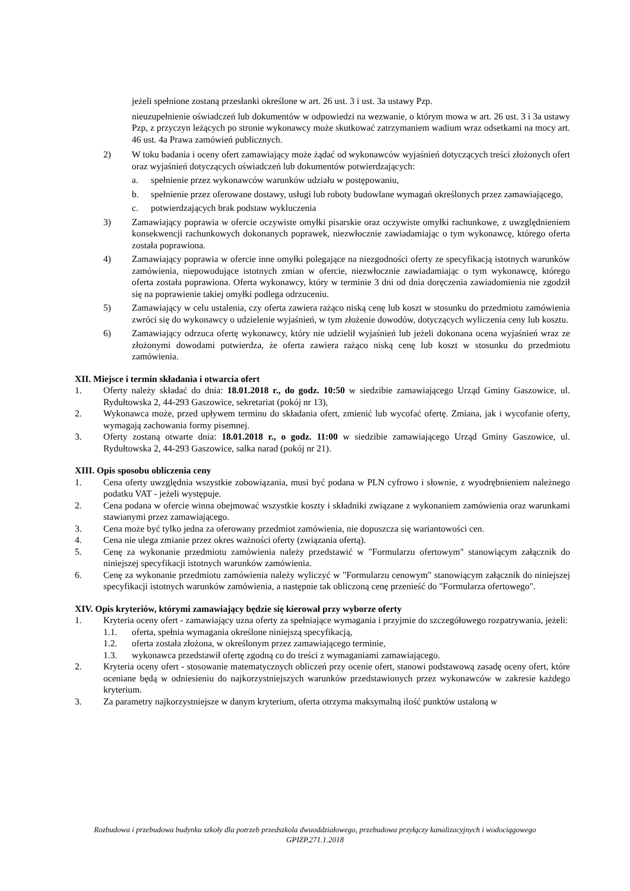jeżeli spełnione zostaną przesłanki określone w art. 26 ust. 3 i ust. 3a ustawy Pzp.
nieuzupełnienie oświadczeń lub dokumentów w odpowiedzi na wezwanie, o którym mowa w art. 26 ust. 3 i 3a ustawy Pzp, z przyczyn leżących po stronie wykonawcy może skutkować zatrzymaniem wadium wraz odsetkami na mocy art. 46 ust. 4a Prawa zamówień publicznych.
2) W toku badania i oceny ofert zamawiający może żądać od wykonawców wyjaśnień dotyczących treści złożonych ofert oraz wyjaśnień dotyczących oświadczeń lub dokumentów potwierdzających:
a. spełnienie przez wykonawców warunków udziału w postępowaniu,
b. spełnienie przez oferowane dostawy, usługi lub roboty budowlane wymagań określonych przez zamawiającego,
c. potwierdzających brak podstaw wykluczenia
3) Zamawiający poprawia w ofercie oczywiste omyłki pisarskie oraz oczywiste omyłki rachunkowe, z uwzględnieniem konsekwencji rachunkowych dokonanych poprawek, niezwłocznie zawiadamiając o tym wykonawcę, którego oferta została poprawiona.
4) Zamawiający poprawia w ofercie inne omyłki polegające na niezgodności oferty ze specyfikacją istotnych warunków zamówienia, niepowodujące istotnych zmian w ofercie, niezwłocznie zawiadamiając o tym wykonawcę, którego oferta została poprawiona. Oferta wykonawcy, który w terminie 3 dni od dnia doręczenia zawiadomienia nie zgodził się na poprawienie takiej omyłki podlega odrzuceniu.
5) Zamawiający w celu ustalenia, czy oferta zawiera rażąco niską cenę lub koszt w stosunku do przedmiotu zamówienia zwróci się do wykonawcy o udzielenie wyjaśnień, w tym złożenie dowodów, dotyczących wyliczenia ceny lub kosztu.
6) Zamawiający odrzuca ofertę wykonawcy, który nie udzielił wyjaśnień lub jeżeli dokonana ocena wyjaśnień wraz ze złożonymi dowodami potwierdza, że oferta zawiera rażąco niską cenę lub koszt w stosunku do przedmiotu zamówienia.
XII. Miejsce i termin składania i otwarcia ofert
1. Oferty należy składać do dnia: 18.01.2018 r., do godz. 10:50 w siedzibie zamawiającego Urząd Gminy Gaszowice, ul. Rydułtowska 2, 44-293 Gaszowice, sekretariat (pokój nr 13),
2. Wykonawca może, przed upływem terminu do składania ofert, zmienić lub wycofać ofertę. Zmiana, jak i wycofanie oferty, wymagają zachowania formy pisemnej.
3. Oferty zostaną otwarte dnia: 18.01.2018 r., o godz. 11:00 w siedzibie zamawiającego Urząd Gminy Gaszowice, ul. Rydułtowska 2, 44-293 Gaszowice, salka narad (pokój nr 21).
XIII. Opis sposobu obliczenia ceny
1. Cena oferty uwzględnia wszystkie zobowiązania, musi być podana w PLN cyfrowo i słownie, z wyodrębnieniem należnego podatku VAT - jeżeli występuje.
2. Cena podana w ofercie winna obejmować wszystkie koszty i składniki związane z wykonaniem zamówienia oraz warunkami stawianymi przez zamawiającego.
3. Cena może być tylko jedna za oferowany przedmiot zamówienia, nie dopuszcza się wariantowości cen.
4. Cena nie ulega zmianie przez okres ważności oferty (związania ofertą).
5. Cenę za wykonanie przedmiotu zamówienia należy przedstawić w "Formularzu ofertowym" stanowiącym załącznik do niniejszej specyfikacji istotnych warunków zamówienia.
6. Cenę za wykonanie przedmiotu zamówienia należy wyliczyć w "Formularzu cenowym" stanowiącym załącznik do niniejszej specyfikacji istotnych warunków zamówienia, a następnie tak obliczoną cenę przenieść do "Formularza ofertowego".
XIV. Opis kryteriów, którymi zamawiający będzie się kierował przy wyborze oferty
1. Kryteria oceny ofert - zamawiający uzna oferty za spełniające wymagania i przyjmie do szczegółowego rozpatrywania, jeżeli:
1.1. oferta, spełnia wymagania określone niniejszą specyfikacją,
1.2. oferta została złożona, w określonym przez zamawiającego terminie,
1.3. wykonawca przedstawił ofertę zgodną co do treści z wymaganiami zamawiającego.
2. Kryteria oceny ofert - stosowanie matematycznych obliczeń przy ocenie ofert, stanowi podstawową zasadę oceny ofert, które oceniane będą w odniesieniu do najkorzystniejszych warunków przedstawionych przez wykonawców w zakresie każdego kryterium.
3. Za parametry najkorzystniejsze w danym kryterium, oferta otrzyma maksymalną ilość punktów ustaloną w
Rozbudowa i przebudowa budynku szkoły dla potrzeb przedszkola dwuoddziałowego, przebudowa przyłączy kanalizacyjnych i wodociągowego
GPIZP.271.1.2018